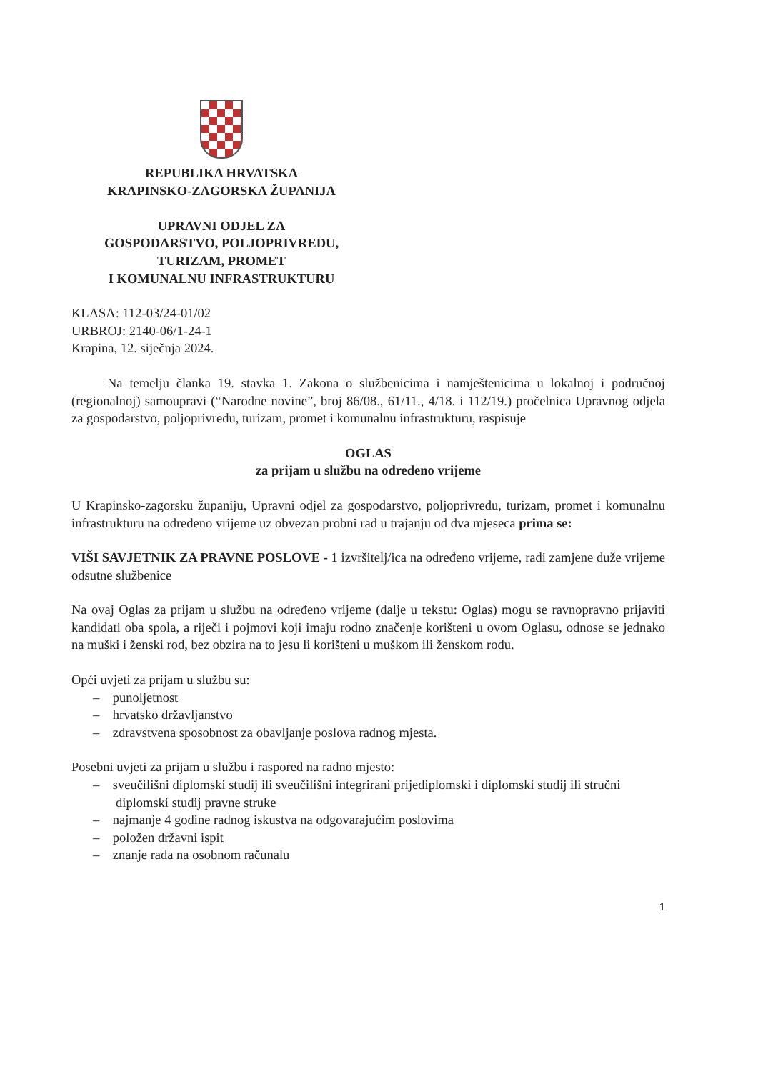REPUBLIKA HRVATSKA
KRAPINSKO-ZAGORSKA ŽUPANIJA
UPRAVNI ODJEL ZA
GOSPODARSTVO, POLJOPRIVREDU,
TURIZAM, PROMET
I KOMUNALNU INFRASTRUKTURU
KLASA: 112-03/24-01/02
URBROJ: 2140-06/1-24-1
Krapina, 12. siječnja 2024.
Na temelju članka 19. stavka 1. Zakona o službenicima i namještenicima u lokalnoj i područnoj (regionalnoj) samoupravi (“Narodne novine”, broj 86/08., 61/11., 4/18. i 112/19.) pročelnica Upravnog odjela za gospodarstvo, poljoprivredu, turizam, promet i komunalnu infrastrukturu, raspisuje
OGLAS
za prijam u službu na određeno vrijeme
U Krapinsko-zagorsku županiju, Upravni odjel za gospodarstvo, poljoprivredu, turizam, promet i komunalnu infrastrukturu na određeno vrijeme uz obvezan probni rad u trajanju od dva mjeseca prima se:
VIŠI SAVJETNIK ZA PRAVNE POSLOVE - 1 izvršitelj/ica na određeno vrijeme, radi zamjene duže vrijeme odsutne službenice
Na ovaj Oglas za prijam u službu na određeno vrijeme (dalje u tekstu: Oglas) mogu se ravnopravno prijaviti kandidati oba spola, a riječi i pojmovi koji imaju rodno značenje korišteni u ovom Oglasu, odnose se jednako na muški i ženski rod, bez obzira na to jesu li korišteni u muškom ili ženskom rodu.
Opći uvjeti za prijam u službu su:
– punoljetnost
– hrvatsko državljanstvo
– zdravstvena sposobnost za obavljanje poslova radnog mjesta.
Posebni uvjeti za prijam u službu i raspored na radno mjesto:
– sveučilišni diplomski studij ili sveučilišni integrirani prijediplomski i diplomski studij ili stručni diplomski studij pravne struke
– najmanje 4 godine radnog iskustva na odgovarajućim poslovima
– položen državni ispit
– znanje rada na osobnom računalu
1